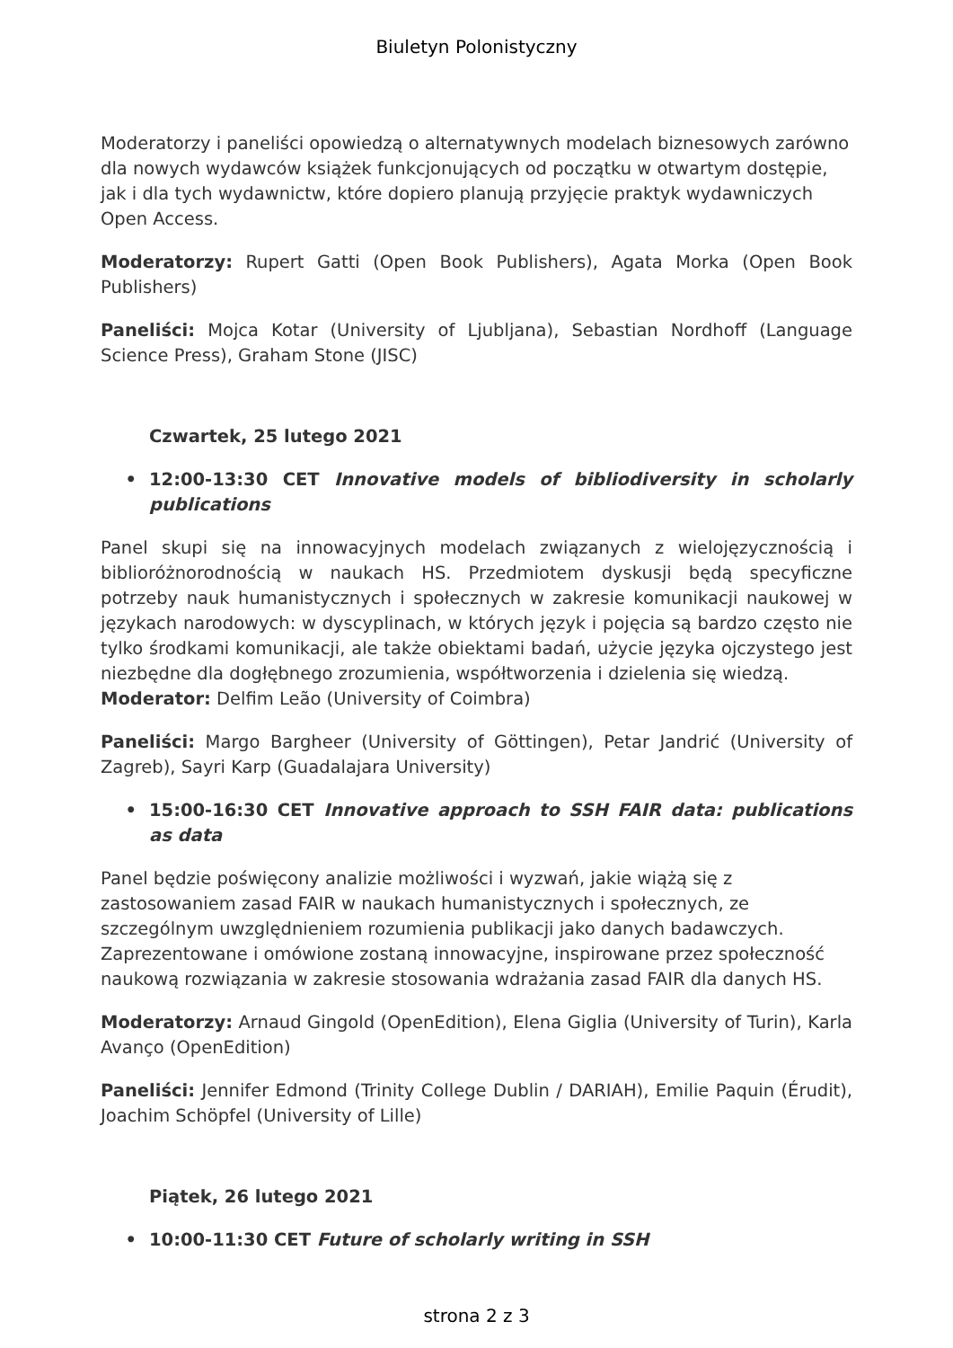Biuletyn Polonistyczny
Moderatorzy i paneliści opowiedzą o alternatywnych modelach biznesowych zarówno dla nowych wydawców książek funkcjonujących od początku w otwartym dostępie, jak i dla tych wydawnictw, które dopiero planują przyjęcie praktyk wydawniczych Open Access.
Moderatorzy: Rupert Gatti (Open Book Publishers), Agata Morka (Open Book Publishers)
Paneliści: Mojca Kotar (University of Ljubljana), Sebastian Nordhoff (Language Science Press), Graham Stone (JISC)
Czwartek, 25 lutego 2021
• 12:00-13:30 CET Innovative models of bibliodiversity in scholarly publications
Panel skupi się na innowacyjnych modelach związanych z wielojęzycznością i biblioróżnorodnością w naukach HS. Przedmiotem dyskusji będą specyficzne potrzeby nauk humanistycznych i społecznych w zakresie komunikacji naukowej w językach narodowych: w dyscyplinach, w których język i pojęcia są bardzo często nie tylko środkami komunikacji, ale także obiektami badań, użycie języka ojczystego jest niezbędne dla dogłębnego zrozumienia, współtworzenia i dzielenia się wiedzą.
Moderator: Delfim Leão (University of Coimbra)
Paneliści: Margo Bargheer (University of Göttingen), Petar Jandrić (University of Zagreb), Sayri Karp (Guadalajara University)
• 15:00-16:30 CET Innovative approach to SSH FAIR data: publications as data
Panel będzie poświęcony analizie możliwości i wyzwań, jakie wiążą się z zastosowaniem zasad FAIR w naukach humanistycznych i społecznych, ze szczególnym uwzględnieniem rozumienia publikacji jako danych badawczych. Zaprezentowane i omówione zostaną innowacyjne, inspirowane przez społeczność naukową rozwiązania w zakresie stosowania wdrażania zasad FAIR dla danych HS.
Moderatorzy: Arnaud Gingold (OpenEdition), Elena Giglia (University of Turin), Karla Avanço (OpenEdition)
Paneliści: Jennifer Edmond (Trinity College Dublin / DARIAH), Emilie Paquin (Érudit), Joachim Schöpfel (University of Lille)
Piątek, 26 lutego 2021
• 10:00-11:30 CET Future of scholarly writing in SSH
strona 2 z 3